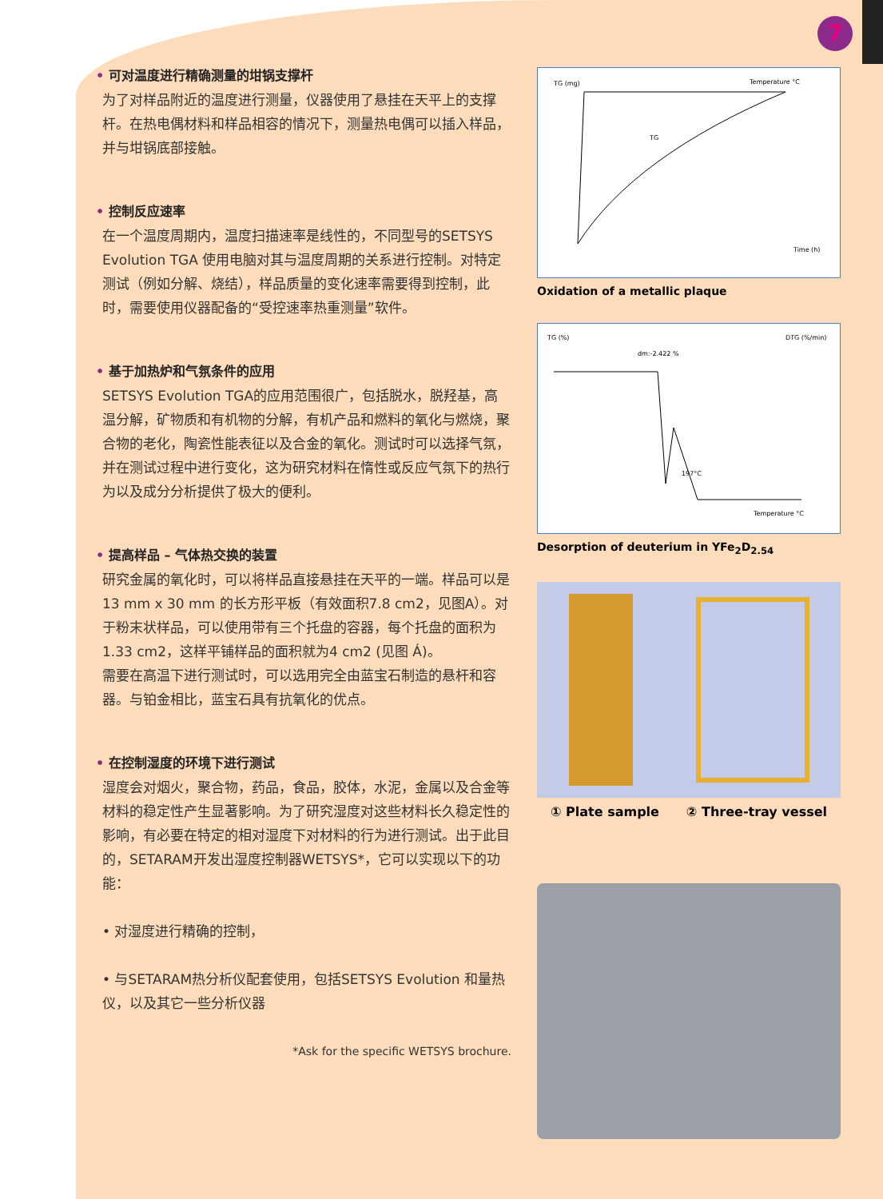7
• 可对温度进行精确测量的坩锅支撑杆
为了对样品附近的温度进行测量，仪器使用了悬挂在天平上的支撑杆。在热电偶材料和样品相容的情况下，测量热电偶可以插入样品，并与坩锅底部接触。
• 控制反应速率
在一个温度周期内，温度扫描速率是线性的，不同型号的SETSYS Evolution TGA 使用电脑对其与温度周期的关系进行控制。对特定测试（例如分解、烧结），样品质量的变化速率需要得到控制，此时，需要使用仪器配备的“受控速率热重测量”软件。
• 基于加热炉和气氛条件的应用
SETSYS Evolution TGA的应用范围很广，包括脱水，脱羟基，高温分解，矿物质和有机物的分解，有机产品和燃料的氧化与燃烧，聚合物的老化，陶瓷性能表征以及合金的氧化。测试时可以选择气氛，并在测试过程中进行变化，这为研究材料在惰性或反应气氛下的热行为以及成分分析提供了极大的便利。
• 提高样品 – 气体热交换的装置
研究金属的氧化时，可以将样品直接悬挂在天平的一端。样品可以是13 mm x 30 mm 的长方形平板（有效面积7.8 cm2，见图A）。对于粉末状样品，可以使用带有三个托盘的容器，每个托盘的面积为1.33 cm2，这样平铺样品的面积就为4 cm2 (见图 Á)。
需要在高温下进行测试时，可以选用完全由蓝宝石制造的悬杆和容器。与铂金相比，蓝宝石具有抗氧化的优点。
• 在控制湿度的环境下进行测试
湿度会对烟火，聚合物，药品，食品，胶体，水泥，金属以及合金等材料的稳定性产生显著影响。为了研究湿度对这些材料长久稳定性的影响，有必要在特定的相对湿度下对材料的行为进行测试。出于此目的，SETARAM开发出湿度控制器WETSYS*，它可以实现以下的功能：
• 对湿度进行精确的控制，
• 与SETARAM热分析仪配套使用，包括SETSYS Evolution 和量热仪，以及其它一些分析仪器
*Ask for the specific WETSYS brochure.
TG (mg)
Temperature °C
Time (h)
TG
Oxidation of a metallic plaque
TG (%)
DTG (%/min)
dm:-2.422 %
197°C
Temperature °C
Desorption of deuterium in YFe<sub>2</sub>D<sub>2.54</sub>
① Plate sample ② Three-tray vessel